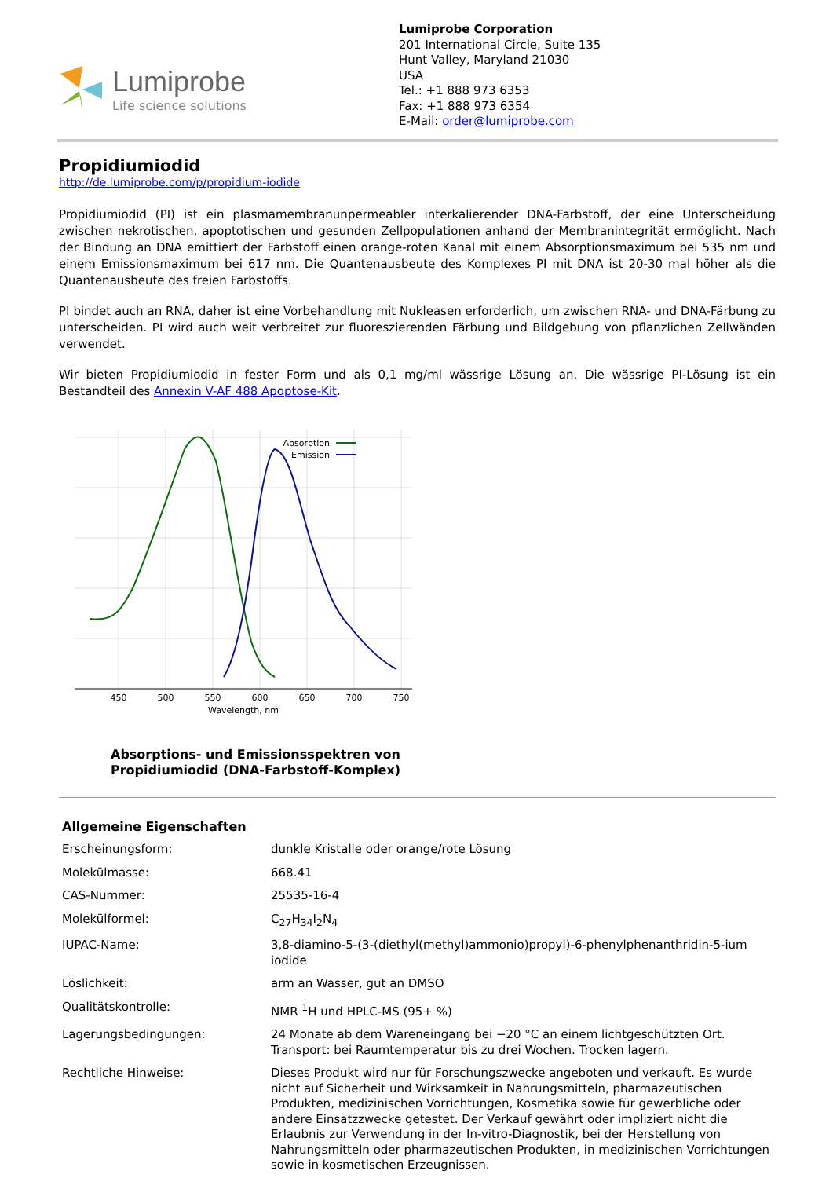Lumiprobe
Life science solutions
Lumiprobe Corporation
201 International Circle, Suite 135
Hunt Valley, Maryland 21030
USA
Tel.: +1 888 973 6353
Fax: +1 888 973 6354
E-Mail: order@lumiprobe.com
Propidiumiodid
http://de.lumiprobe.com/p/propidium-iodide
Propidiumiodid (PI) ist ein plasmamembranunpermeabler interkalierender DNA-Farbstoff, der eine Unterscheidung zwischen nekrotischen, apoptotischen und gesunden Zellpopulationen anhand der Membranintegrität ermöglicht. Nach der Bindung an DNA emittiert der Farbstoff einen orange-roten Kanal mit einem Absorptionsmaximum bei 535 nm und einem Emissionsmaximum bei 617 nm. Die Quantenausbeute des Komplexes PI mit DNA ist 20-30 mal höher als die Quantenausbeute des freien Farbstoffs.
PI bindet auch an RNA, daher ist eine Vorbehandlung mit Nukleasen erforderlich, um zwischen RNA- und DNA-Färbung zu unterscheiden. PI wird auch weit verbreitet zur fluoreszierenden Färbung und Bildgebung von pflanzlichen Zellwänden verwendet.
Wir bieten Propidiumiodid in fester Form und als 0,1 mg/ml wässrige Lösung an. Die wässrige PI-Lösung ist ein Bestandteil des Annexin V-AF 488 Apoptose-Kit.
Absorption
Emission
450
500
550
600
650
700
750
Wavelength, nm
Absorptions- und Emissionsspektren von
Propidiumiodid (DNA-Farbstoff-Komplex)
| Allgemeine Eigenschaften | |
| Erscheinungsform: | dunkle Kristalle oder orange/rote Lösung |
| Molekülmasse: | 668.41 |
| CAS-Nummer: | 25535-16-4 |
| Molekülformel: | C<sub>27</sub>H<sub>34</sub>I<sub>2</sub>N<sub>4</sub> |
| IUPAC-Name: | 3,8-diamino-5-(3-(diethyl(methyl)ammonio)propyl)-6-phenylphenanthridin-5-ium iodide |
| Löslichkeit: | arm an Wasser, gut an DMSO |
| Qualitätskontrolle: | NMR <sup>1</sup>H und HPLC-MS (95+ %) |
| Lagerungsbedingungen: | 24 Monate ab dem Wareneingang bei −20 °C an einem lichtgeschützten Ort. Transport: bei Raumtemperatur bis zu drei Wochen. Trocken lagern. |
| Rechtliche Hinweise: | Dieses Produkt wird nur für Forschungszwecke angeboten und verkauft. Es wurde nicht auf Sicherheit und Wirksamkeit in Nahrungsmitteln, pharmazeutischen Produkten, medizinischen Vorrichtungen, Kosmetika sowie für gewerbliche oder andere Einsatzzwecke getestet. Der Verkauf gewährt oder impliziert nicht die Erlaubnis zur Verwendung in der In-vitro-Diagnostik, bei der Herstellung von Nahrungsmitteln oder pharmazeutischen Produkten, in medizinischen Vorrichtungen sowie in kosmetischen Erzeugnissen. |